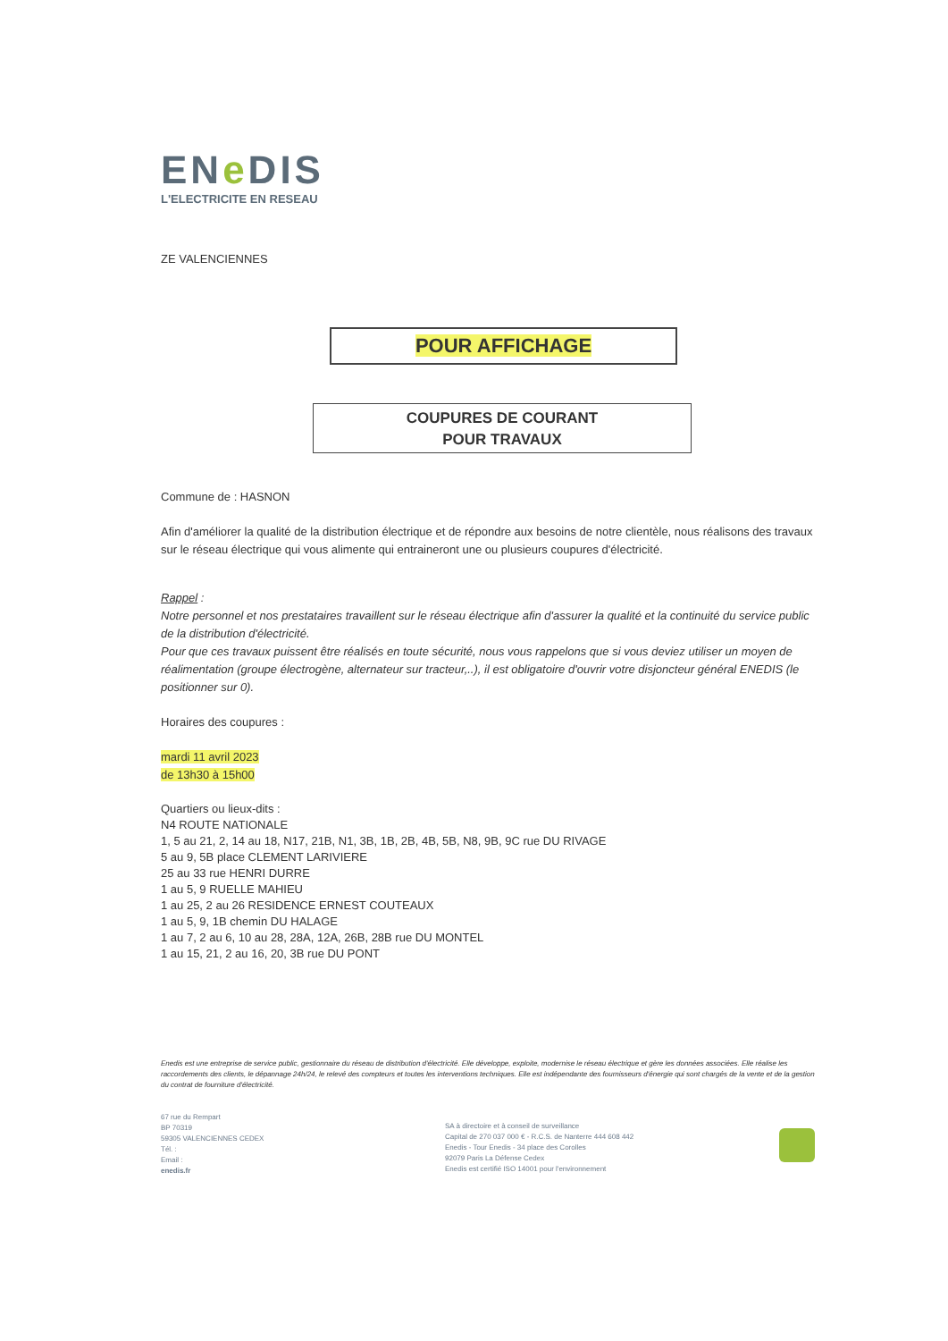ENe DIS
L'ELECTRICITE EN RESEAU
ZE VALENCIENNES
POUR AFFICHAGE
COUPURES DE COURANT
POUR TRAVAUX
Commune de : HASNON
Afin d'améliorer la qualité de la distribution électrique et de répondre aux besoins de notre clientèle, nous réalisons des travaux sur le réseau électrique qui vous alimente qui entraineront une ou plusieurs coupures d'électricité.
Rappel :
Notre personnel et nos prestataires travaillent sur le réseau électrique afin d'assurer la qualité et la continuité du service public de la distribution d'électricité.
Pour que ces travaux puissent être réalisés en toute sécurité, nous vous rappelons que si vous deviez utiliser un moyen de réalimentation (groupe électrogène, alternateur sur tracteur,..), il est obligatoire d'ouvrir votre disjoncteur général ENEDIS (le positionner sur 0).
Horaires des coupures :
mardi 11 avril 2023
de 13h30 à 15h00
Quartiers ou lieux-dits :
N4 ROUTE NATIONALE
1, 5 au 21, 2, 14 au 18, N17, 21B, N1, 3B, 1B, 2B, 4B, 5B, N8, 9B, 9C rue DU RIVAGE
5 au 9, 5B place CLEMENT LARIVIERE
25 au 33 rue HENRI DURRE
1 au 5, 9 RUELLE MAHIEU
1 au 25, 2 au 26 RESIDENCE ERNEST COUTEAUX
1 au 5, 9, 1B chemin DU HALAGE
1 au 7, 2 au 6, 10 au 28, 28A, 12A, 26B, 28B rue DU MONTEL
1 au 15, 21, 2 au 16, 20, 3B rue DU PONT
Enedis est une entreprise de service public, gestionnaire du réseau de distribution d'électricité. Elle développe, exploite, modernise le réseau électrique et gère les données associées. Elle réalise les raccordements des clients, le dépannage 24h/24, le relevé des compteurs et toutes les interventions techniques. Elle est indépendante des fournisseurs d'énergie qui sont chargés de la vente et de la gestion du contrat de fourniture d'électricité.
67 rue du Rempart
BP 70319
59305 VALENCIENNES CEDEX
Tél. :
Email :
enedis.fr
SA à directoire et à conseil de surveillance
Capital de 270 037 000 € - R.C.S. de Nanterre 444 608 442
Enedis - Tour Enedis - 34 place des Corolles
92079 Paris La Défense Cedex
Enedis est certifié ISO 14001 pour l'environnement